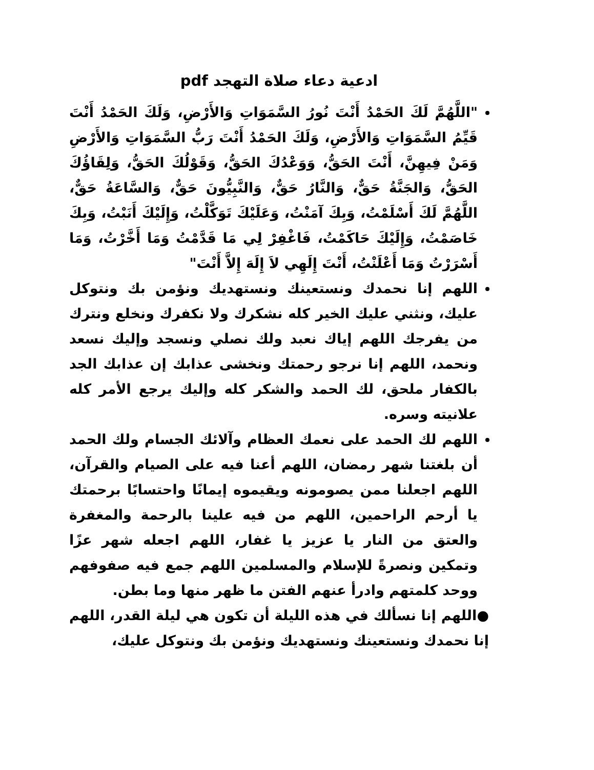ادعية دعاء صلاة التهجد pdf
"اللَّهُمَّ لَكَ الحَمْدُ أَنْتَ نُورُ السَّمَوَاتِ وَالأَرْضِ، وَلَكَ الحَمْدُ أَنْتَ قَيِّمُ السَّمَوَاتِ وَالأَرْضِ، وَلَكَ الحَمْدُ أَنْتَ رَبُّ السَّمَوَاتِ وَالأَرْضِ وَمَنْ فِيهِنَّ، أَنْتَ الحَقُّ، وَوَعْدُكَ الحَقُّ، وَقَوْلُكَ الحَقُّ، وَلِقَاؤُكَ الحَقُّ، وَالجَنَّةُ حَقٌّ، وَالنَّارُ حَقٌّ، وَالنَّبِيُّونَ حَقٌّ، وَالسَّاعَةُ حَقٌّ، اللَّهُمَّ لَكَ أَسْلَمْتُ، وَبِكَ آمَنْتُ، وَعَلَيْكَ تَوَكَّلْتُ، وَإِلَيْكَ أَنَبْتُ، وَبِكَ خَاصَمْتُ، وَإِلَيْكَ حَاكَمْتُ، فَاغْفِرْ لِي مَا قَدَّمْتُ وَمَا أَخَّرْتُ، وَمَا أَسْرَرْتُ وَمَا أَعْلَنْتُ، أَنْتَ إِلَهِي لاَ إِلَهَ إِلاَّ أَنْتَ"
اللهم إنا نحمدك ونستعينك ونستهديك ونؤمن بك ونتوكل عليك، ونثني عليك الخير كله نشكرك ولا نكفرك ونخلع ونترك من يفرجك اللهم إياك نعبد ولك نصلي ونسجد وإليك نسعد ونحمد، اللهم إنا نرجو رحمتك ونخشى عذابك إن عذابك الجد بالكفار ملحق، لك الحمد والشكر كله وإليك يرجع الأمر كله علانيته وسره.
اللهم لك الحمد على نعمك العظام وآلائك الجسام ولك الحمد أن بلغتنا شهر رمضان، اللهم أعنا فيه على الصيام والقرآن، اللهم اجعلنا ممن يصومونه ويقيموه إيمانًا واحتسابًا برحمتك يا أرحم الراحمين، اللهم من فيه علينا بالرحمة والمغفرة والعتق من النار يا عزيز يا غفار، اللهم اجعله شهر عزًا وتمكين ونصرةً للإسلام والمسلمين اللهم جمع فيه صفوفهم ووحد كلمتهم وادرأ عنهم الفتن ما ظهر منها وما بطن.
●اللهم إنا نسألك في هذه الليلة أن تكون هي ليلة القدر، اللهم إنا نحمدك ونستعينك ونستهديك ونؤمن بك ونتوكل عليك،